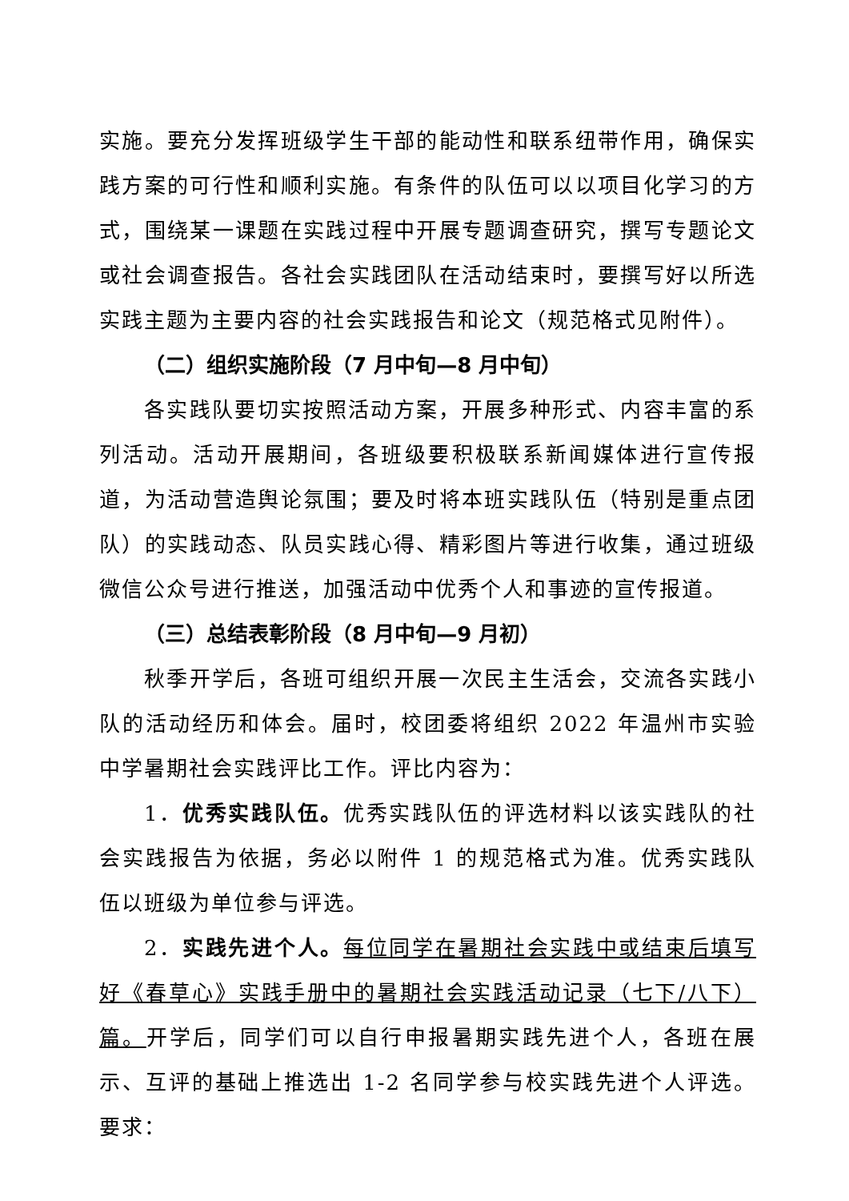实施。要充分发挥班级学生干部的能动性和联系纽带作用，确保实践方案的可行性和顺利实施。有条件的队伍可以以项目化学习的方式，围绕某一课题在实践过程中开展专题调查研究，撰写专题论文或社会调查报告。各社会实践团队在活动结束时，要撰写好以所选实践主题为主要内容的社会实践报告和论文（规范格式见附件）。
（二）组织实施阶段（7 月中旬—8 月中旬）
各实践队要切实按照活动方案，开展多种形式、内容丰富的系列活动。活动开展期间，各班级要积极联系新闻媒体进行宣传报道，为活动营造舆论氛围；要及时将本班实践队伍（特别是重点团队）的实践动态、队员实践心得、精彩图片等进行收集，通过班级微信公众号进行推送，加强活动中优秀个人和事迹的宣传报道。
（三）总结表彰阶段（8 月中旬—9 月初）
秋季开学后，各班可组织开展一次民主生活会，交流各实践小队的活动经历和体会。届时，校团委将组织 2022 年温州市实验中学暑期社会实践评比工作。评比内容为：
1．优秀实践队伍。优秀实践队伍的评选材料以该实践队的社会实践报告为依据，务必以附件 1 的规范格式为准。优秀实践队伍以班级为单位参与评选。
2．实践先进个人。每位同学在暑期社会实践中或结束后填写好《春草心》实践手册中的暑期社会实践活动记录（七下/八下）篇。开学后，同学们可以自行申报暑期实践先进个人，各班在展示、互评的基础上推选出 1-2 名同学参与校实践先进个人评选。要求：